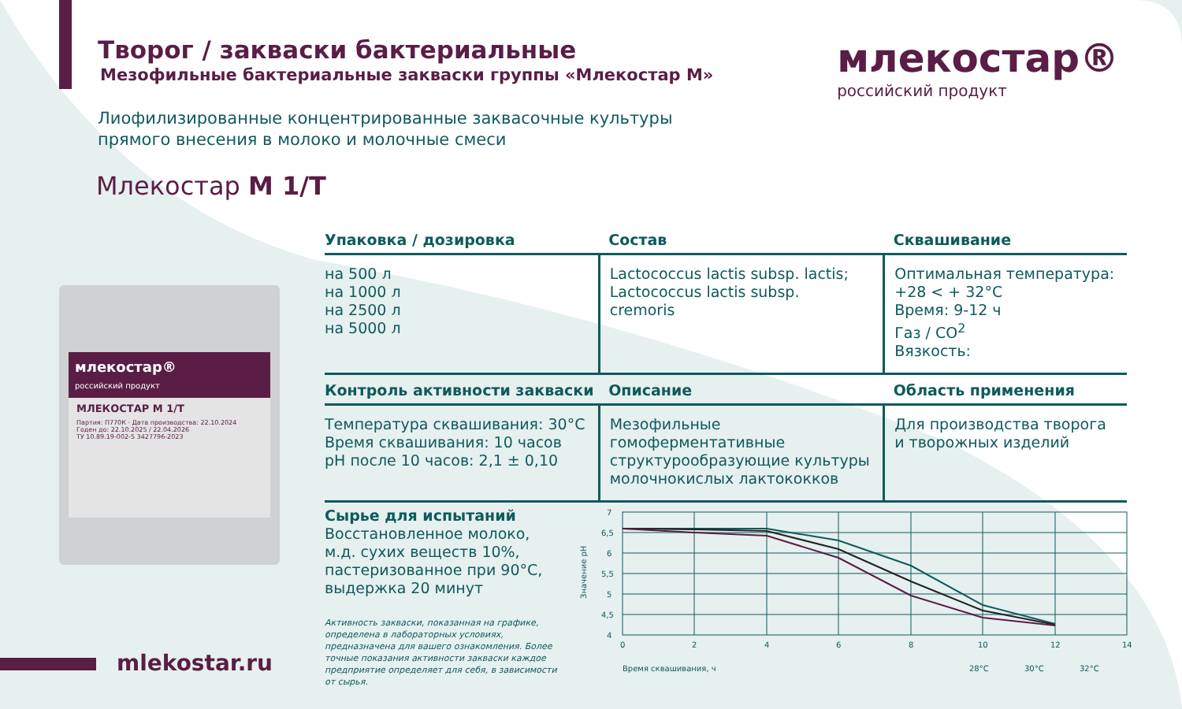Творог / закваски бактериальные
Мезофильные бактериальные закваски группы «Млекостар М»
Лиофилизированные концентрированные заквасочные культуры
прямого внесения в молоко и молочные смеси
Млекостар М 1/Т
млекостар®
российский продукт
млекостар®
российский продукт
МЛЕКОСТАР М 1/Т
Партия: П770К · Дата производства: 22.10.2024
Годен до: 22.10.2025 / 22.04.2026
ТУ 10.89.19-002-5 3427796-2023
| Упаковка / дозировка | Состав | Сквашивание |
| --- | --- | --- |
| на 500 л на 1000 л на 2500 л на 5000 л | Lactococcus lactis subsp. lactis; Lactococcus lactis subsp. cremoris | Оптимальная температура: +28 < + 32°С Время: 9-12 ч Газ / CO<sup>2</sup> Вязкость: |
| Контроль активности закваски | Описание | Область применения |
| Температура сквашивания: 30°С Время сквашивания: 10 часов pH после 10 часов: 2,1 ± 0,10 | Мезофильные гомоферментативные структурообразующие культуры молочнокислых лактококков | Для производства творога и творожных изделий |
Сырье для испытаний
Восстановленное молоко,
м.д. сухих веществ 10%,
пастеризованное при 90°С,
выдержка 20 минут
Активность закваски, показанная на графике, определена в лабораторных условиях, предназначена для вашего ознакомления. Более точные показания активности закваски каждое предприятие определяет для себя, в зависимости от сырья.
7
6,5
6
5,5
5
4,5
4
0
2
4
6
8
10
12
14
Время сквашивания, ч
28°С
30°С
32°С
Значение pH
mlekostar.ru